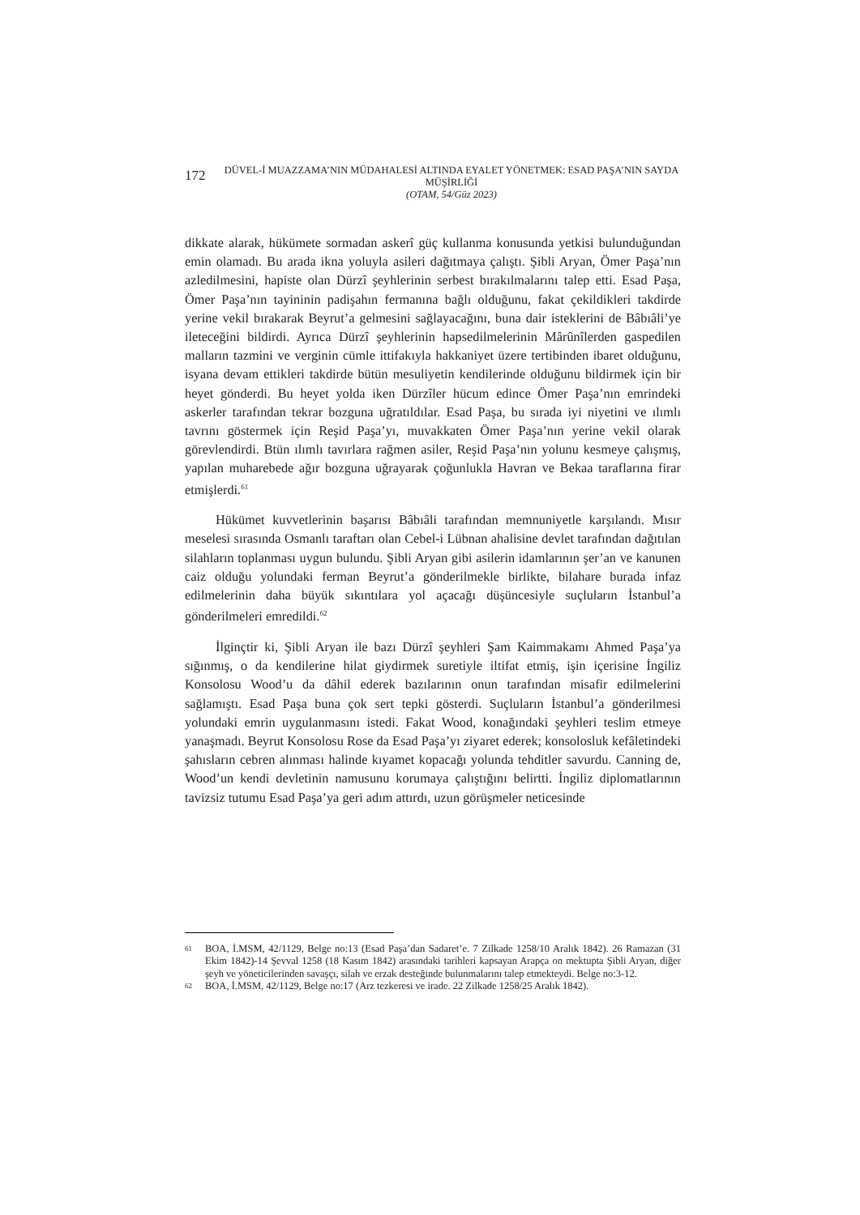172
DÜVEL-İ MUAZZAMA’NIN MÜDAHALESİ ALTINDA EYALET YÖNETMEK: ESAD PAŞA’NIN SAYDA MÜŞİRLİĞİ
(OTAM, 54/Güz 2023)
dikkate alarak, hükümete sormadan askerî güç kullanma konusunda yetkisi bulunduğundan emin olamadı. Bu arada ikna yoluyla asileri dağıtmaya çalıştı. Şibli Aryan, Ömer Paşa’nın azledilmesini, hapiste olan Dürzî şeyhlerinin serbest bırakılmalarını talep etti. Esad Paşa, Ömer Paşa’nın tayininin padişahın fermanına bağlı olduğunu, fakat çekildikleri takdirde yerine vekil bırakarak Beyrut’a gelmesini sağlayacağını, buna dair isteklerini de Bâbıâli’ye ileteceğini bildirdi. Ayrıca Dürzî şeyhlerinin hapsedilmelerinin Mârûnîlerden gaspedilen malların tazmini ve verginin cümle ittifakıyla hakkaniyet üzere tertibinden ibaret olduğunu, isyana devam ettikleri takdirde bütün mesuliyetin kendilerinde olduğunu bildirmek için bir heyet gönderdi. Bu heyet yolda iken Dürzîler hücum edince Ömer Paşa’nın emrindeki askerler tarafından tekrar bozguna uğratıldılar. Esad Paşa, bu sırada iyi niyetini ve ılımlı tavrını göstermek için Reşid Paşa’yı, muvakkaten Ömer Paşa’nın yerine vekil olarak görevlendirdi. Btün ılımlı tavırlara rağmen asiler, Reşid Paşa’nın yolunu kesmeye çalışmış, yapılan muharebede ağır bozguna uğrayarak çoğunlukla Havran ve Bekaa taraflarına firar etmişlerdi.<sup>61</sup>
Hükümet kuvvetlerinin başarısı Bâbıâli tarafından memnuniyetle karşılandı. Mısır meselesi sırasında Osmanlı taraftarı olan Cebel-i Lübnan ahalisine devlet tarafından dağıtılan silahların toplanması uygun bulundu. Şibli Aryan gibi asilerin idamlarının şer’an ve kanunen caiz olduğu yolundaki ferman Beyrut’a gönderilmekle birlikte, bilahare burada infaz edilmelerinin daha büyük sıkıntılara yol açacağı düşüncesiyle suçluların İstanbul’a gönderilmeleri emredildi.<sup>62</sup>
İlginçtir ki, Şibli Aryan ile bazı Dürzî şeyhleri Şam Kaimmakamı Ahmed Paşa’ya sığınmış, o da kendilerine hilat giydirmek suretiyle iltifat etmiş, işin içerisine İngiliz Konsolosu Wood’u da dâhil ederek bazılarının onun tarafından misafir edilmelerini sağlamıştı. Esad Paşa buna çok sert tepki gösterdi. Suçluların İstanbul’a gönderilmesi yolundaki emrin uygulanmasını istedi. Fakat Wood, konağındaki şeyhleri teslim etmeye yanaşmadı. Beyrut Konsolosu Rose da Esad Paşa’yı ziyaret ederek; konsolosluk kefâletindeki şahısların cebren alınması halinde kıyamet kopacağı yolunda tehditler savurdu. Canning de, Wood’un kendi devletinin namusunu korumaya çalıştığını belirtti. İngiliz diplomatlarının tavizsiz tutumu Esad Paşa’ya geri adım attırdı, uzun görüşmeler neticesinde
61 BOA, İ.MSM, 42/1129, Belge no:13 (Esad Paşa’dan Sadaret’e. 7 Zilkade 1258/10 Aralık 1842). 26 Ramazan (31 Ekim 1842)-14 Şevval 1258 (18 Kasım 1842) arasındaki tarihleri kapsayan Arapça on mektupta Şibli Aryan, diğer şeyh ve yöneticilerinden savaşçı, silah ve erzak desteğinde bulunmalarını talep etmekteydi. Belge no:3-12.
62 BOA, İ.MSM, 42/1129, Belge no:17 (Arz tezkeresi ve irade. 22 Zilkade 1258/25 Aralık 1842).